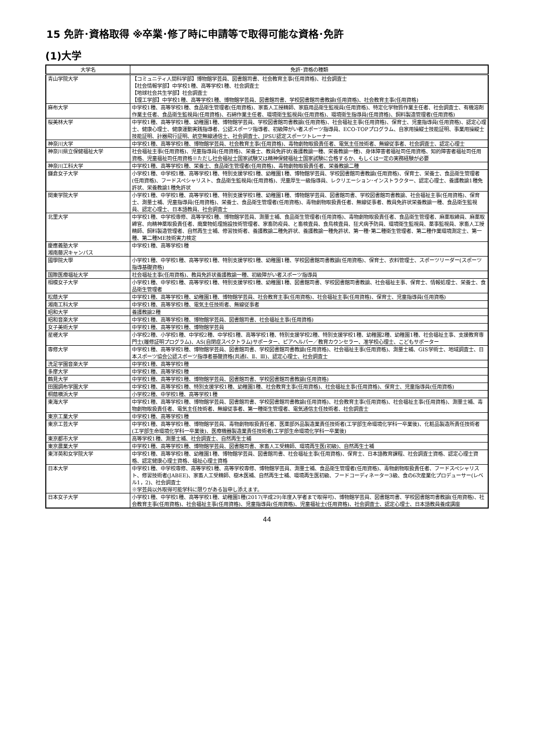15 免許･資格取得 ※卒業･修了時に申請等で取得可能な資格･免許
(1)大学
| 大学名 | 免許･資格の種類 |
| --- | --- |
| 青山学院大学 | 【コミュニティ人間科学部】博物館学芸員、図書館司書、社会教育主事(任用資格)、社会調査士 【社会情報学部】中学校1種、高等学校1種、社会調査士 【地球社会共生学部】社会調査士 【理工学部】中学校1種、高等学校1種、博物館学芸員、図書館司書、学校図書館司書教諭(任用資格)、社会教育主事(任用資格) |
| 麻布大学 | 中学校1種、高等学校1種、食品衛生管理者(任用資格)、家畜人工授精師、家庭用品衛生監視員(任用資格)、特定化学物質作業主任者、社会調査士、有機溶剤作業主任者、食品衛生監視員(任用資格)、石綿作業主任者、環境衛生監視員(任用資格)、環境衛生指導員(任用資格)、飼料製造管理者(任用資格) |
| 桜美林大学 | 中学校1種、高等学校1種、幼稚園1種、博物館学芸員、学校図書館司書教諭(任用資格)、社会福祉主事(任用資格)、保育士、児童指導員(任用資格)、認定心理士、健康心理士、健康運動実践指導者、公認スポーツ指導者、初級障がい者スポーツ指導員、ECO-TOPプログラム、自家用操縦士技能証明、事業用操縦士技能証明、計器飛行証明、航空無線通信士、社会調査士、JPSU認定スポーツトレーナー |
| 神奈川大学 | 中学校1種、高等学校1種、博物館学芸員、社会教育主事(任用資格)、毒物劇物取扱責任者、電気主任技術者、無線従事者、社会調査士、認定心理士 |
| 神奈川県立保健福祉大学 | 社会福祉主事(任用資格)、児童指導員(任用資格)、栄養士、教員免許状(養護教諭一種、栄養教諭一種)、身体障害者福祉司任用資格、知的障害者福祉司任用資格、児童福祉司任用資格※ただし社会福祉士国家試験又は精神保健福祉士国家試験に合格するか、もしくは一定の実務経験が必要 |
| 神奈川工科大学 | 中学校1種、高等学校1種、栄養士、食品衛生管理者(任用資格)、毒物劇物取扱責任者、栄養教諭二種 |
| 鎌倉女子大学 | 小学校1種、中学校1種、高等学校1種、特別支援学校1種、幼稚園1種、博物館学芸員、学校図書館司書教諭(任用資格)、保育士、栄養士、食品衛生管理者(任用資格)、フードスペシャリスト、食品衛生監視員(任用資格)、児童厚生一級指導員、レクリエーション･インストラクター、認定心理士、養護教諭1種免許状、栄養教諭1種免許状 |
| 関東学院大学 | 小学校1種、中学校1種、高等学校1種、特別支援学校1種、幼稚園1種、博物館学芸員、図書館司書、学校図書館司書教諭、社会福祉主事(任用資格)、保育士、測量士補、児童指導員(任用資格)、栄養士、食品衛生管理者(任用資格)、毒物劇物取扱責任者、無線従事者、教員免許状栄養教諭一種、食品衛生監視員、認定心理士、日本語教員、社会調査士 |
| 北里大学 | 中学校1種、中学校専修、高等学校1種、博物館学芸員、測量士補、食品衛生管理者(任用資格)、毒物劇物取扱責任者、食品衛生管理者、麻薬取締員、麻薬取締官、向精神薬取扱責任者、廃棄物処理施設技術管理者、家畜防疫員、と畜検査員、食鳥検査員、狂犬病予防員、環境衛生監視員、薬事監視員、家畜人工授精師、飼料製造管理者、自然再生士補、修習技術者、養護教諭二種免許状、養護教諭一種免許状、第一種･第二種衛生管理者、第二種作業環境測定士、第一種、第二種ME技術実力検定 |
| 慶應義塾大学 湘南藤沢キャンパス | 中学校1種、高等学校1種 |
| 國學院大學 | 小学校1種、中学校1種、高等学校1種、特別支援学校1種、幼稚園1種、学校図書館司書教諭(任用資格)、保育士、衣料管理士、スポーツリーダー(スポーツ指導基礎資格) |
| 国際医療福祉大学 | 社会福祉主事(任用資格)、教員免許状養護教諭一種、初級障がい者スポーツ指導員 |
| 相模女子大学 | 小学校1種、中学校1種、高等学校1種、特別支援学校1種、幼稚園1種、図書館司書、学校図書館司書教諭、社会福祉主事、保育士、情報処理士、栄養士、食品衛生管理者 |
| 松蔭大学 | 中学校1種、高等学校1種、幼稚園1種、博物館学芸員、社会教育主事(任用資格)、社会福祉主事(任用資格)、保育士、児童指導員(任用資格) |
| 湘南工科大学 | 中学校1種、高等学校1種、電気主任技術者、無線従事者 |
| 昭和大学 | 養護教諭2種 |
| 昭和音楽大学 | 中学校1種、高等学校1種、博物館学芸員、図書館司書、社会福祉主事(任用資格) |
| 女子美術大学 | 中学校1種、高等学校1種、博物館学芸員 |
| 星槎大学 | 小学校2種、小学校1種、中学校2種、中学校1種、高等学校1種、特別支援学校2種、特別支援学校1種、幼稚園2種、幼稚園1種、社会福祉主事、支援教育専門士(履修証明プログラム)、AS(自閉症スペクトラム)サポーター、ピアヘルパー／教育カウンセラー、准学校心理士、こどもサポーター |
| 専修大学 | 中学校1種、高等学校1種、博物館学芸員、図書館司書、学校図書館司書教諭(任用資格)、社会福祉主事(任用資格)、測量士補、GIS学術士、地域調査士、日本スポーツ協会公認スポーツ指導者基礎資格(共通Ⅰ、Ⅱ、Ⅲ)、認定心理士、社会調査士 |
| 洗足学園音楽大学 | 中学校1種、高等学校1種 |
| 多摩大学 | 中学校1種、高等学校1種 |
| 鶴見大学 | 中学校1種、高等学校1種、博物館学芸員、図書館司書、学校図書館司書教諭(任用資格) |
| 田園調布学園大学 | 中学校1種、高等学校1種、特別支援学校1種、幼稚園1種、社会教育主事(任用資格)、社会福祉主事(任用資格)、保育士、児童指導員(任用資格) |
| 桐蔭横浜大学 | 小学校2種、中学校1種、高等学校1種 |
| 東海大学 | 中学校1種、高等学校1種、博物館学芸員、図書館司書、学校図書館司書教諭(任用資格)、社会教育主事(任用資格)、社会福祉主事(任用資格)、測量士補、毒物劇物取扱責任者、電気主任技術者、無線従事者、第一種衛生管理者、電気通信主任技術者、社会調査士 |
| 東京工業大学 | 中学校1種、高等学校1種 |
| 東京工芸大学 | 中学校1種、高等学校1種、博物館学芸員、毒物劇物取扱責任者、医薬部外品製造業責任技術者(工学部生命環境化学科一卒業後)、化粧品製造所責任技術者(工学部生命環境化学科一卒業後)、医療機器製造業責任技術者(工学部生命環境化学科一卒業後) |
| 東京都市大学 | 高等学校1種、測量士補、社会調査士、自然再生士補 |
| 東京農業大学 | 中学校1種、高等学校1種、博物館学芸員、図書館司書、家畜人工受精師、環境再生医(初級)、自然再生士補 |
| 東洋英和女学院大学 | 中学校1種、高等学校1種、幼稚園1種、博物館学芸員、図書館司書、社会福祉主事(任用資格)、保育士、日本語教育課程、社会調査士資格、認定心理士資格、認定健康心理士資格、福祉心理士資格 |
| 日本大学 | 中学校1種、中学校専修、高等学校1種、高等学校専修、博物館学芸員、測量士補、食品衛生管理者(任用資格)、毒物劇物取扱責任者、フードスペシャリスト、修習技術者(JABEE)、家畜人工受精師、樹木医補、自然再生士補、環境再生医初級、フードコーディネーター3級、食の6次産業化プロデューサー(レベル1，2)、社会調査士 ※学芸員以外取得可能学科に限りがある旨申し添えます。 |
| 日本女子大学 | 小学校1種、中学校1種、高等学校1種、幼稚園1種(2017(平成29)年度入学者まで取得可)、博物館学芸員、図書館司書、学校図書館司書教諭(任用資格)、社会教育主事(任用資格)、社会福祉主事(任用資格)、児童指導員(任用資格)、児童福祉士(任用資格)、社会調査士、認定心理士、日本語教員養成講座 |
44